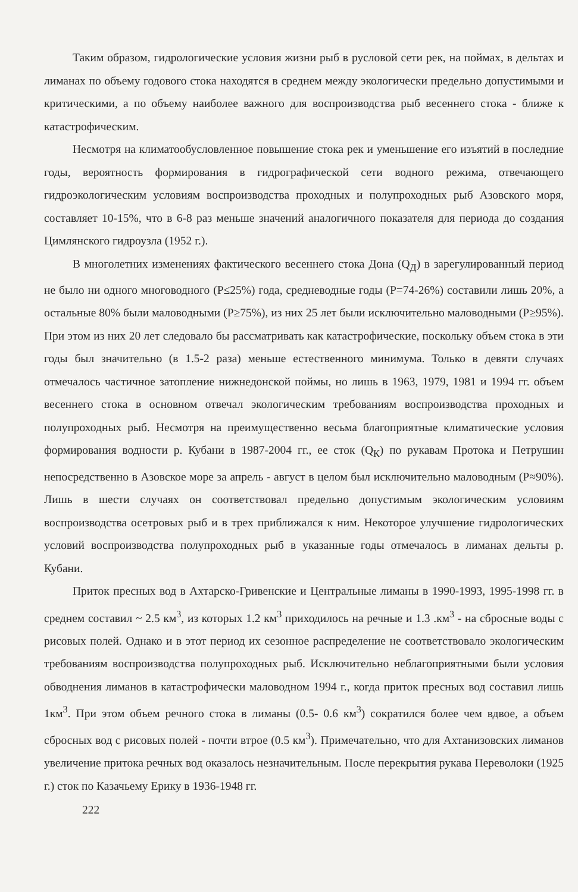Таким образом, гидрологические условия жизни рыб в русловой сети рек, на поймах, в дельтах и лиманах по объему годового стока находятся в среднем между экологически предельно допустимыми и критическими, а по объему наиболее важного для воспроизводства рыб весеннего стока - ближе к катастрофическим.
Несмотря на климатообусловленное повышение стока рек и уменьшение его изъятий в последние годы, вероятность формирования в гидрографической сети водного режима, отвечающего гидроэкологическим условиям воспроизводства проходных и полупроходных рыб Азовского моря, составляет 10-15%, что в 6-8 раз меньше значений аналогичного показателя для периода до создания Цимлянского гидроузла (1952 г.).
В многолетних изменениях фактического весеннего стока Дона (Q<sub>Д</sub>) в зарегулированный период не было ни одного многоводного (P≤25%) года, средневодные годы (P=74-26%) составили лишь 20%, а остальные 80% были маловодными (P≥75%), из них 25 лет были исключительно маловодными (P≥95%). При этом из них 20 лет следовало бы рассматривать как катастрофические, поскольку объем стока в эти годы был значительно (в 1.5-2 раза) меньше естественного минимума. Только в девяти случаях отмечалось частичное затопление нижнедонской поймы, но лишь в 1963, 1979, 1981 и 1994 гг. объем весеннего стока в основном отвечал экологическим требованиям воспроизводства проходных и полупроходных рыб. Несмотря на преимущественно весьма благоприятные климатические условия формирования водности р. Кубани в 1987-2004 гг., ее сток (Q<sub>К</sub>) по рукавам Протока и Петрушин непосредственно в Азовское море за апрель - август в целом был исключительно маловодным (P≈90%). Лишь в шести случаях он соответствовал предельно допустимым экологическим условиям воспроизводства осетровых рыб и в трех приближался к ним. Некоторое улучшение гидрологических условий воспроизводства полупроходных рыб в указанные годы отмечалось в лиманах дельты р. Кубани.
Приток пресных вод в Ахтарско-Гривенские и Центральные лиманы в 1990-1993, 1995-1998 гг. в среднем составил ~ 2.5 км<sup>3</sup>, из которых 1.2 км<sup>3</sup> приходилось на речные и 1.3 .км<sup>3</sup> - на сбросные воды с рисовых полей. Однако и в этот период их сезонное распределение не соответствовало экологическим требованиям воспроизводства полупроходных рыб. Исключительно неблагоприятными были условия обводнения лиманов в катастрофически маловодном 1994 г., когда приток пресных вод составил лишь 1км<sup>3</sup>. При этом объем речного стока в лиманы (0.5- 0.6 км<sup>3</sup>) сократился более чем вдвое, а объем сбросных вод с рисовых полей - почти втрое (0.5 км<sup>3</sup>). Примечательно, что для Ахтанизовских лиманов увеличение притока речных вод оказалось незначительным. После перекрытия рукава Переволоки (1925 г.) сток по Казачьему Ерику в 1936-1948 гг.
222